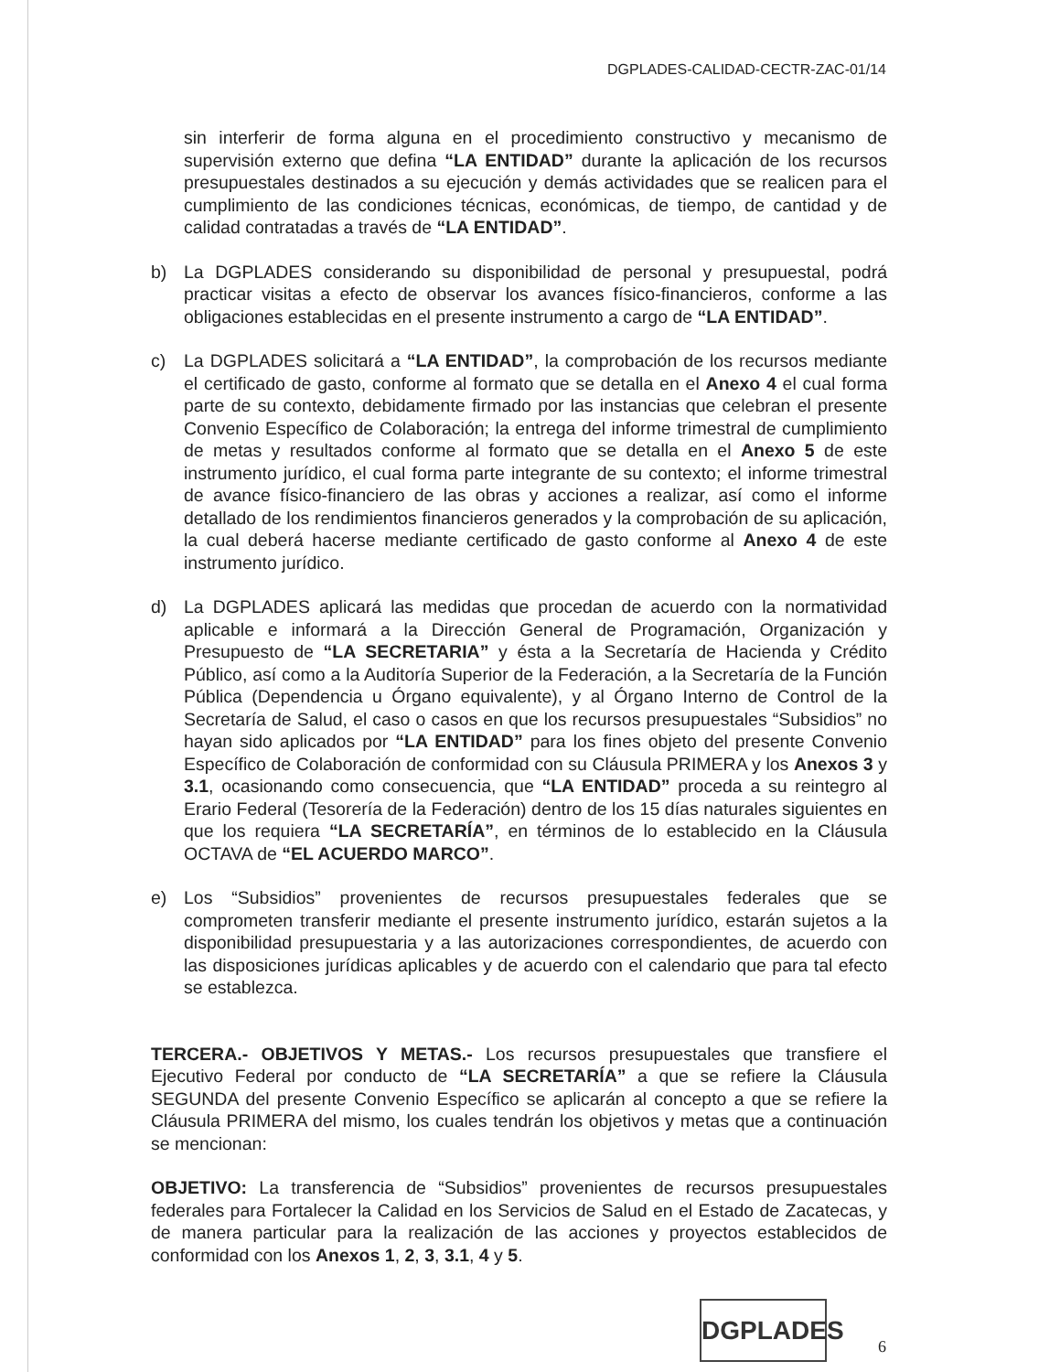DGPLADES-CALIDAD-CECTR-ZAC-01/14
sin interferir de forma alguna en el procedimiento constructivo y mecanismo de supervisión externo que defina “LA ENTIDAD” durante la aplicación de los recursos presupuestales destinados a su ejecución y demás actividades que se realicen para el cumplimiento de las condiciones técnicas, económicas, de tiempo, de cantidad y de calidad contratadas a través de “LA ENTIDAD”.
b) La DGPLADES considerando su disponibilidad de personal y presupuestal, podrá practicar visitas a efecto de observar los avances físico-financieros, conforme a las obligaciones establecidas en el presente instrumento a cargo de “LA ENTIDAD”.
c) La DGPLADES solicitará a “LA ENTIDAD”, la comprobación de los recursos mediante el certificado de gasto, conforme al formato que se detalla en el Anexo 4 el cual forma parte de su contexto, debidamente firmado por las instancias que celebran el presente Convenio Específico de Colaboración; la entrega del informe trimestral de cumplimiento de metas y resultados conforme al formato que se detalla en el Anexo 5 de este instrumento jurídico, el cual forma parte integrante de su contexto; el informe trimestral de avance físico-financiero de las obras y acciones a realizar, así como el informe detallado de los rendimientos financieros generados y la comprobación de su aplicación, la cual deberá hacerse mediante certificado de gasto conforme al Anexo 4 de este instrumento jurídico.
d) La DGPLADES aplicará las medidas que procedan de acuerdo con la normatividad aplicable e informará a la Dirección General de Programación, Organización y Presupuesto de “LA SECRETARIA” y ésta a la Secretaría de Hacienda y Crédito Público, así como a la Auditoría Superior de la Federación, a la Secretaría de la Función Pública (Dependencia u Órgano equivalente), y al Órgano Interno de Control de la Secretaría de Salud, el caso o casos en que los recursos presupuestales “Subsidios” no hayan sido aplicados por “LA ENTIDAD” para los fines objeto del presente Convenio Específico de Colaboración de conformidad con su Cláusula PRIMERA y los Anexos 3 y 3.1, ocasionando como consecuencia, que “LA ENTIDAD” proceda a su reintegro al Erario Federal (Tesorería de la Federación) dentro de los 15 días naturales siguientes en que los requiera “LA SECRETARÍA”, en términos de lo establecido en la Cláusula OCTAVA de “EL ACUERDO MARCO”.
e) Los “Subsidios” provenientes de recursos presupuestales federales que se comprometen transferir mediante el presente instrumento jurídico, estarán sujetos a la disponibilidad presupuestaria y a las autorizaciones correspondientes, de acuerdo con las disposiciones jurídicas aplicables y de acuerdo con el calendario que para tal efecto se establezca.
TERCERA.- OBJETIVOS Y METAS.- Los recursos presupuestales que transfiere el Ejecutivo Federal por conducto de “LA SECRETARÍA” a que se refiere la Cláusula SEGUNDA del presente Convenio Específico se aplicarán al concepto a que se refiere la Cláusula PRIMERA del mismo, los cuales tendrán los objetivos y metas que a continuación se mencionan:
OBJETIVO: La transferencia de “Subsidios” provenientes de recursos presupuestales federales para Fortalecer la Calidad en los Servicios de Salud en el Estado de Zacatecas, y de manera particular para la realización de las acciones y proyectos establecidos de conformidad con los Anexos 1, 2, 3, 3.1, 4 y 5.
DGPLADES
6